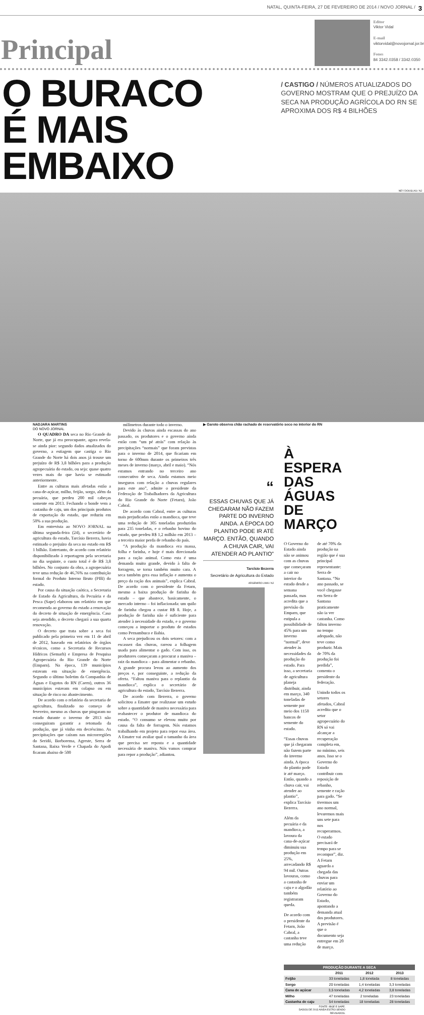NATAL, QUINTA-FEIRA, 27 DE FEVEREIRO DE 2014 / NOVO JORNAL / 3
Principal
Editor
Viktor Vidal
E-mail
viktorvidal@novojornal.jor.br
Fones
84 3342.0358 / 3342.0350
O BURACO
É MAIS EMBAIXO
/ CASTIGO / NÚMEROS ATUALIZADOS DO GOVERNO MOSTRAM QUE O PREJUÍZO DA SECA NA PRODUÇÃO AGRÍCOLA DO RN SE APROXIMA DOS R$ 4 BILHÕES
NEY DOUGLAS / NJ
NADJARA MARTINS
DO NOVO JORNAL
O QUADRO DA seca no Rio Grande do Norte, que já era preocupante, agora revela-se ainda pior: segundo dados atualizados do governo, a estiagem que castiga o Rio Grande do Norte há dois anos já trouxe um prejuízo de R$ 3,8 bilhões para a produção agropecuária do estado, ou seja: quase quatro vezes mais do que havia se estimado anteriormente.
Entre as culturas mais afetadas estão a cana-de-açúcar, milho, feijão, sorgo, além da pecuária, que perdeu 200 mil cabeças somente em 2013. Fechando o bonde vem a castanha de caju, um dos principais produtos de exportação do estado, que reduziu em 50% a sua produção.
Em entrevista ao NOVO JORNAL na última segunda-feira (24), o secretário de agricultura do estado, Tarcísio Bezerra, havia estimado o prejuízo da seca no estado em R$ 1 bilhão. Entretanto, de acordo com relatório disponibilizado à reportagem pela secretaria no dia seguinte, o custo total é de R$ 3,8 bilhões. No conjunto da obra, a agropecuária teve uma redução de 46,76% na contribuição formal do Produto Interno Bruto (PIB) do estado.
Por causa da situação caótica, a Secretaria de Estado da Agricultura, da Pecuária e da Pesca (Sape) elaborou um relatório em que recomenda ao governo do estado a renovação do decreto de situação de emergência. Caso seja atendido, o decreto chegará a sua quarta renovação.
O decreto que trata sobre a seca foi publicado pela primeira vez em 11 de abril de 2012, baseado em relatórios de órgãos técnicos, como a Secretaria de Recursos Hídricos (Semarh) e Empresa de Pesquisa Agropecuária do Rio Grande do Norte (Emparn). Na época, 139 municípios estavam em situação de emergência. Segundo o último boletim da Companhia de Águas e Esgotos do RN (Caern), outros 36 municípios estavam em colapso ou em situação de risco no abastecimento.
De acordo com o relatório da secretaria de agricultura, finalizado no começo de fevereiro, mesmo as chuvas que pingaram no estado durante o inverno de 2013 não conseguiram garantir a retomada da produção, que já vinha em decréscimo. As precipitações que caíram nas microrregiões do Seridó, Borborema, Agreste, Serra de Santana, Baixa Verde e Chapada do Apodi ficaram abaixo de 500
milímetros durante todo o inverno.
Devido às chuvas ainda escassas do ano passado, os produtores e o governo ainda estão com “um pé atrás” com relação às precipitações “normais” que foram previstas para o inverno de 2014, que ficariam em torno de 600mm durante os primeiros três meses de inverno (março, abril e maio). “Nós estamos entrando no terceiro ano consecutivo de seca. Ainda estamos meio inseguros com relação a chuvas regulares para este ano”, admite o presidente da Federação de Trabalhadores da Agricultura do Rio Grande do Norte (Fetarn), João Cabral.
De acordo com Cabral, entre as culturas mais prejudicadas estão a mandioca, que teve uma redução de 305 toneladas produzidas para 235 toneladas, e o rebanho bovino do estado, que perdeu R$ 1,2 milhão em 2013 – a terceira maior perda de rebanho do país.
“A produção da mandioca era massa, folha e farinha, e hoje é mais direcionada para a ração animal. Como esta é uma demanda muito grande, devido à falta de forragem, se torna também muito cara. A seca também gera essa inflação e aumenta o preço da ração dos animais”, explica Cabral. De acordo com o presidente da Fetarn, mesmo a baixa produção de farinha do estado – que abastece, basicamente, o mercado interno – foi inflacionada: um quilo de farinha chegou a custar R$ 8. Hoje, a produção de farinha não é suficiente para atender à necessidade do estado, e o governo começou a importar o produto de estados como Pernambuco e Bahia.
A seca prejudicou os dois setores: com a escassez das chuvas, rareou a folhagem usada para alimentar o gado. Com isso, os produtores começaram a procurar a maniva – raiz da mandioca – para alimentar o rebanho. A grande procura levou ao aumento dos preços e, por conseguinte, a redução da oferta. “Faltou maniva para o replantio da mandioca”, explica o secretário de agricultura do estado, Tarcísio Bezerra.
De acordo com Bezerra, o governo solicitou a Emater que realizasse um estudo sobre a quantidade de maniva necessária para reabastecer o produtor de mandioca do estado. “O consumo se elevou muito por causa da falta de forragem. Nós estamos trabalhando em projeto para repor essa área. A Emater vai avaliar qual o tamanho da área que precisa ser reposta e a quantidade necessária de maniva. Nós vamos comprar para repor a produção”, adiantou.
▶ Garoto observa chão rachado de reservatório seco no interior do RN
“
ESSAS CHUVAS QUE JÁ CHEGARAM NÃO FAZEM PARTE DO INVERNO AINDA. A ÉPOCA DO PLANTIO PODE IR ATÉ MARÇO. ENTÃO, QUANDO A CHUVA CAIR, VAI ATENDER AO PLANTIO”
Tarcísio Bezerra
Secretário de Agricultura do Estado
ARGEMIRO LIMA / NJ
À ESPERA DAS ÁGUAS DE MARÇO
O Governo do Estado ainda não se animou com as chuvas que começaram a cair no interior do estado desde a semana passada, mas acredita que a previsão da Emparn, que estipula a possibilidade de 45% para um inverno “normal”, deve atender às necessidades da produção do estado. Para isso, a secretaria de agricultura planeja distribuir, ainda em março, 340 toneladas de semente por meio dos 1150 bancos de semente do estado.
“Essas chuvas que já chegaram não fazem parte do inverno ainda. A época do plantio pode ir até março. Então, quando a chuva cair, vai atender ao plantio”, explica Tarcísio Bezerra.
Além da pecuária e da mandioca, a lavoura da cana-de-açúcar diminuiu sua produção em 25%, arrecadando R$ 94 mil. Outras lavouras, como a castanha de caju e o algodão também registraram queda.
De acordo com o presidente da Fetarn, João Cabral, a castanha teve uma redução
de até 70% da produção na região que é sua principal representante: Serra de Santana. “No ano passado, se você chegasse em Serra de Santana praticamente não ia ver castanha. Como faltou inverno no tempo adequado, não teve como produzir. Mais de 70% da produção foi perdida”, comenta o presidente da federação.
Unindo todos os setores afetados, Cabral acredita que o setor agropecuário do RN só vai alcançar a recuperação completa em, no mínimo, seis anos. Isso se o Governo do Estado contribuir com reposição de rebanho, semente e ração para gado. “Se tivermos um ano normal, levaremos mais uns sete para nos recuperarmos. O estado precisará de tempo para se recompor”, diz. A Fetarn aguarda a chegada das chuvas para enviar um relatório ao Governo do Estado, apontando a demanda atual dos produtores. A previsão é que o documento seja entregue em 20 de março.
| PRODUÇÃO DURANTE A SECA | | | |
| --- | --- | --- | --- |
| | 2011 | 2012 | 2013 |
| Feijão | 33 toneladas | 1,8 tonelada | 8 toneladas |
| Sorgo | 20 toneladas | 1,4 toneladas | 3,3 toneladas |
| Cana de açúcar | 3,5 toneladas | 4,2 toneladas | 3,8 toneladas |
| Milho | 47 toneladas | 2 toneladas | 23 toneladas |
| Castanha de caju | 54 toneladas | 18 toneladas | 28 toneladas |
FONTE: IBGE E SAPE.
DADOS DE 2013 AINDA ESTÃO SENDO REVISADOS.